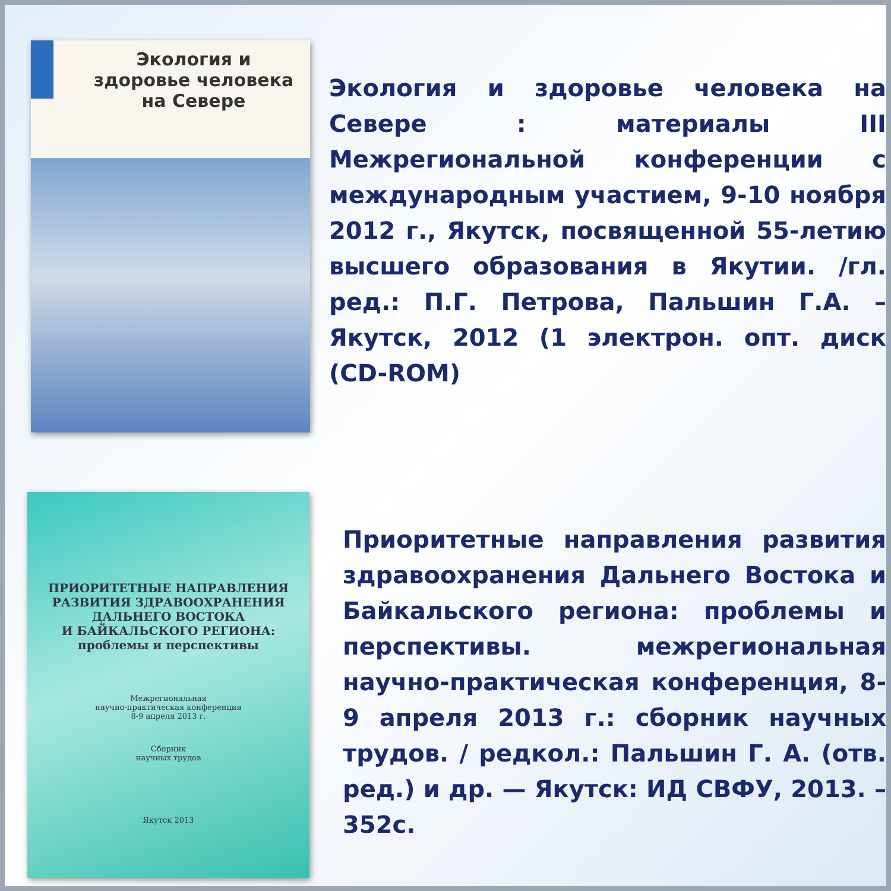Экология и здоровье человека на Севере
Экология и здоровье человека на Севере : материалы III Межрегиональной конференции с международным участием, 9-10 ноября 2012 г., Якутск, посвященной 55-летию высшего образования в Якутии. /гл. ред.: П.Г. Петрова, Пальшин Г.А. – Якутск, 2012 (1 электрон. опт. диск (CD-ROM)
ПРИОРИТЕТНЫЕ НАПРАВЛЕНИЯ
РАЗВИТИЯ ЗДРАВООХРАНЕНИЯ
ДАЛЬНЕГО ВОСТОКА
И БАЙКАЛЬСКОГО РЕГИОНА:
проблемы и перспективы
Межрегиональная
научно-практическая конференция
8-9 апреля 2013 г.
Сборник
научных трудов
Якутск 2013
Приоритетные направления развития здравоохранения Дальнего Востока и Байкальского региона: проблемы и перспективы. межрегиональная научно-практическая конференция, 8-9 апреля 2013 г.: сборник научных трудов. / редкол.: Пальшин Г. А. (отв. ред.) и др. — Якутск: ИД СВФУ, 2013. – 352с.